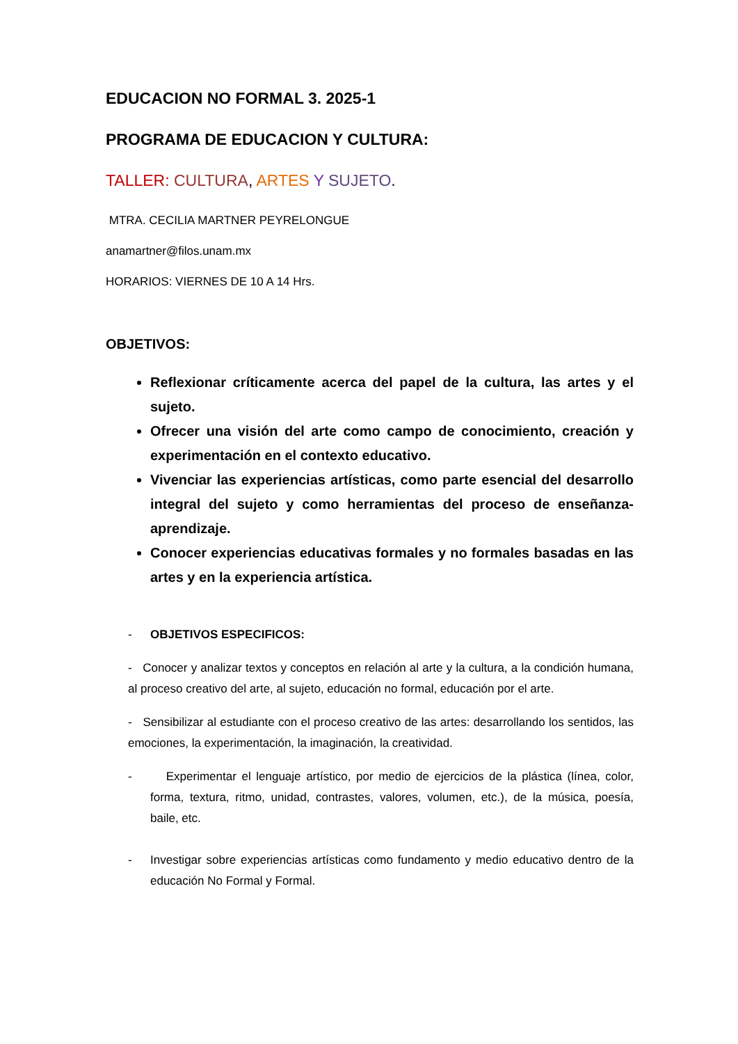EDUCACION NO FORMAL 3. 2025-1
PROGRAMA DE EDUCACION Y CULTURA:
TALLER: CULTURA, ARTES Y SUJETO.
MTRA. CECILIA MARTNER PEYRELONGUE
anamartner@filos.unam.mx
HORARIOS: VIERNES DE 10 A 14 Hrs.
OBJETIVOS:
Reflexionar críticamente acerca del papel de la cultura, las artes y el sujeto.
Ofrecer una visión del arte como campo de conocimiento, creación y experimentación en el contexto educativo.
Vivenciar las experiencias artísticas, como parte esencial del desarrollo integral del sujeto y como herramientas del proceso de enseñanza-aprendizaje.
Conocer experiencias educativas formales y no formales basadas en las artes y en la experiencia artística.
- OBJETIVOS ESPECIFICOS:
- Conocer y analizar textos y conceptos en relación al arte y la cultura, a la condición humana, al proceso creativo del arte, al sujeto, educación no formal, educación por el arte.
- Sensibilizar al estudiante con el proceso creativo de las artes: desarrollando los sentidos, las emociones, la experimentación, la imaginación, la creatividad.
- Experimentar el lenguaje artístico, por medio de ejercicios de la plástica (línea, color, forma, textura, ritmo, unidad, contrastes, valores, volumen, etc.), de la música, poesía, baile, etc.
- Investigar sobre experiencias artísticas como fundamento y medio educativo dentro de la educación No Formal y Formal.